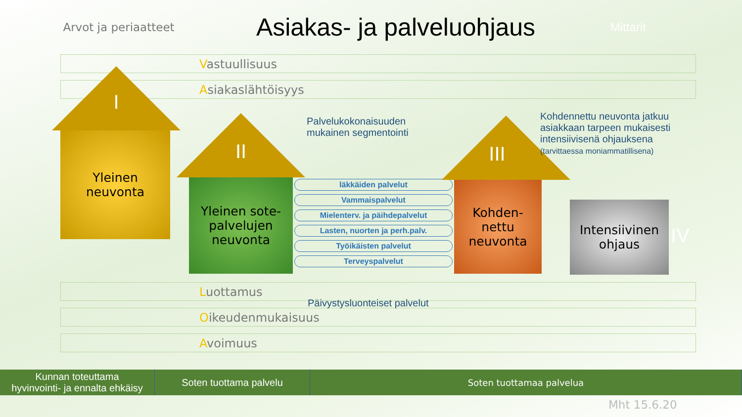Arvot ja periaatteet
Asiakas- ja palveluohjaus
Mittarit
Vastuullisuus
Asiakaslähtöisyys
I
Yleinen
neuvonta
II
Yleinen sote-
palvelujen
neuvonta
Palvelukokonaisuuden
mukainen segmentointi
läkkäiden palvelut
Vammaispalvelut
Mielenterv. ja päihdepalvelut
Lasten, nuorten ja perh.palv.
Työikäisten palvelut
Terveyspalvelut
III
Kohden-
nettu
neuvonta
Kohdennettu neuvonta jatkuu
asiakkaan tarpeen mukaisesti
intensiivisenä ohjauksena
(tarvittaessa moniammatillisena)
Intensiivinen
ohjaus
IV
Päivystysluonteiset palvelut
Luottamus
Oikeudenmukaisuus
Avoimuus
Kunnan toteuttama
hyvinvointi- ja ennalta ehkäisy
Soten tuottama palvelu Soten tuottamaa palvelua
Mht 15.6.20